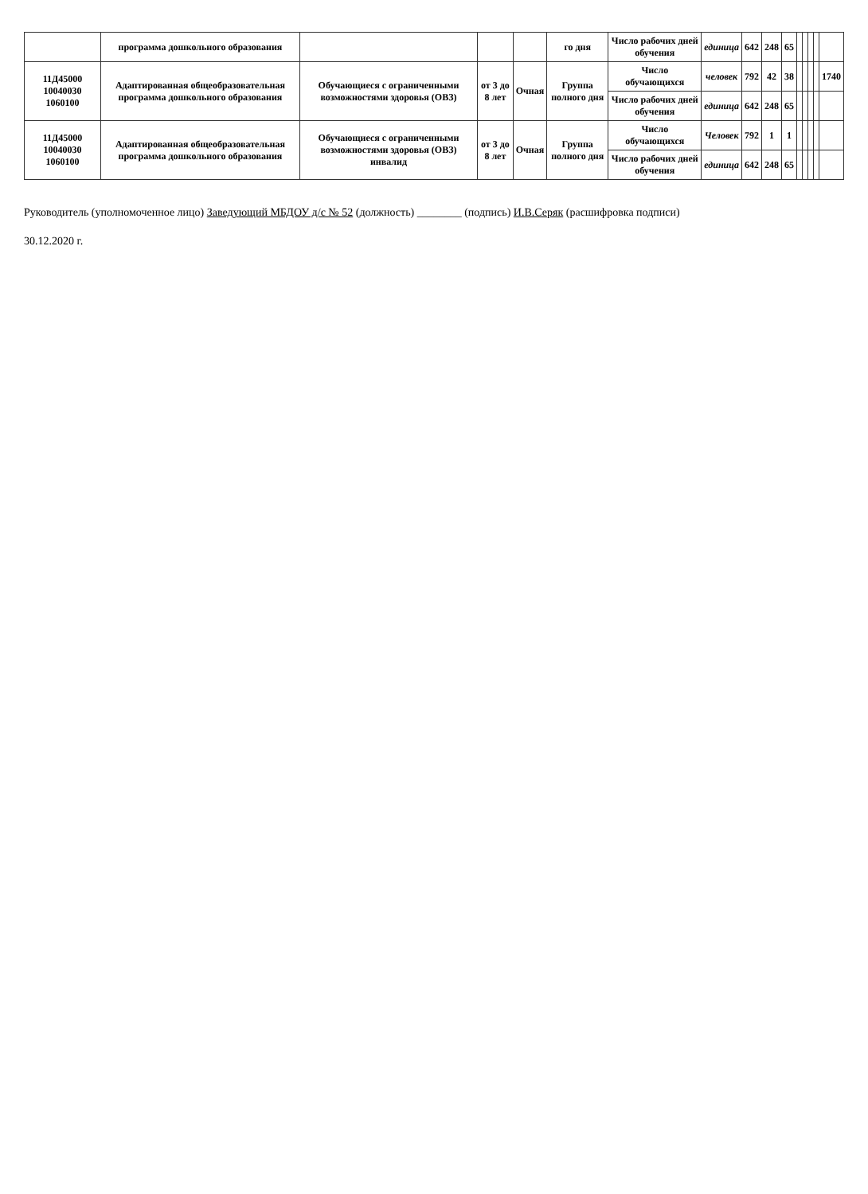| | программа дошкольного образования | | | | го дня | Число рабочих дней обучения | единица | 642 | 248 | 65 | | | | | |
| 11Д45000 10040030 1060100 | Адаптированная общеобразовательная программа дошкольного образования | Обучающиеся с ограниченными возможностями здоровья (ОВЗ) | от 3 до 8 лет | Очная | Группа полного дня | Число обучающихся | человек | 792 | 42 | 38 | | | | | 1740 |
| | | | | | | Число рабочих дней обучения | единица | 642 | 248 | 65 | | | | | |
| 11Д45000 10040030 1060100 | Адаптированная общеобразовательная программа дошкольного образования | Обучающиеся с ограниченными возможностями здоровья (ОВЗ) инвалид | от 3 до 8 лет | Очная | Группа полного дня | Число обучающихся | Человек | 792 | 1 | 1 | | | | | |
| | | | | | | Число рабочих дней обучения | единица | 642 | 248 | 65 | | | | | |
Руководитель (уполномоченное лицо) Заведующий МБДОУ д/с № 52 (должность) ________ (подпись) И.В.Серяк (расшифровка подписи)
30.12.2020 г.